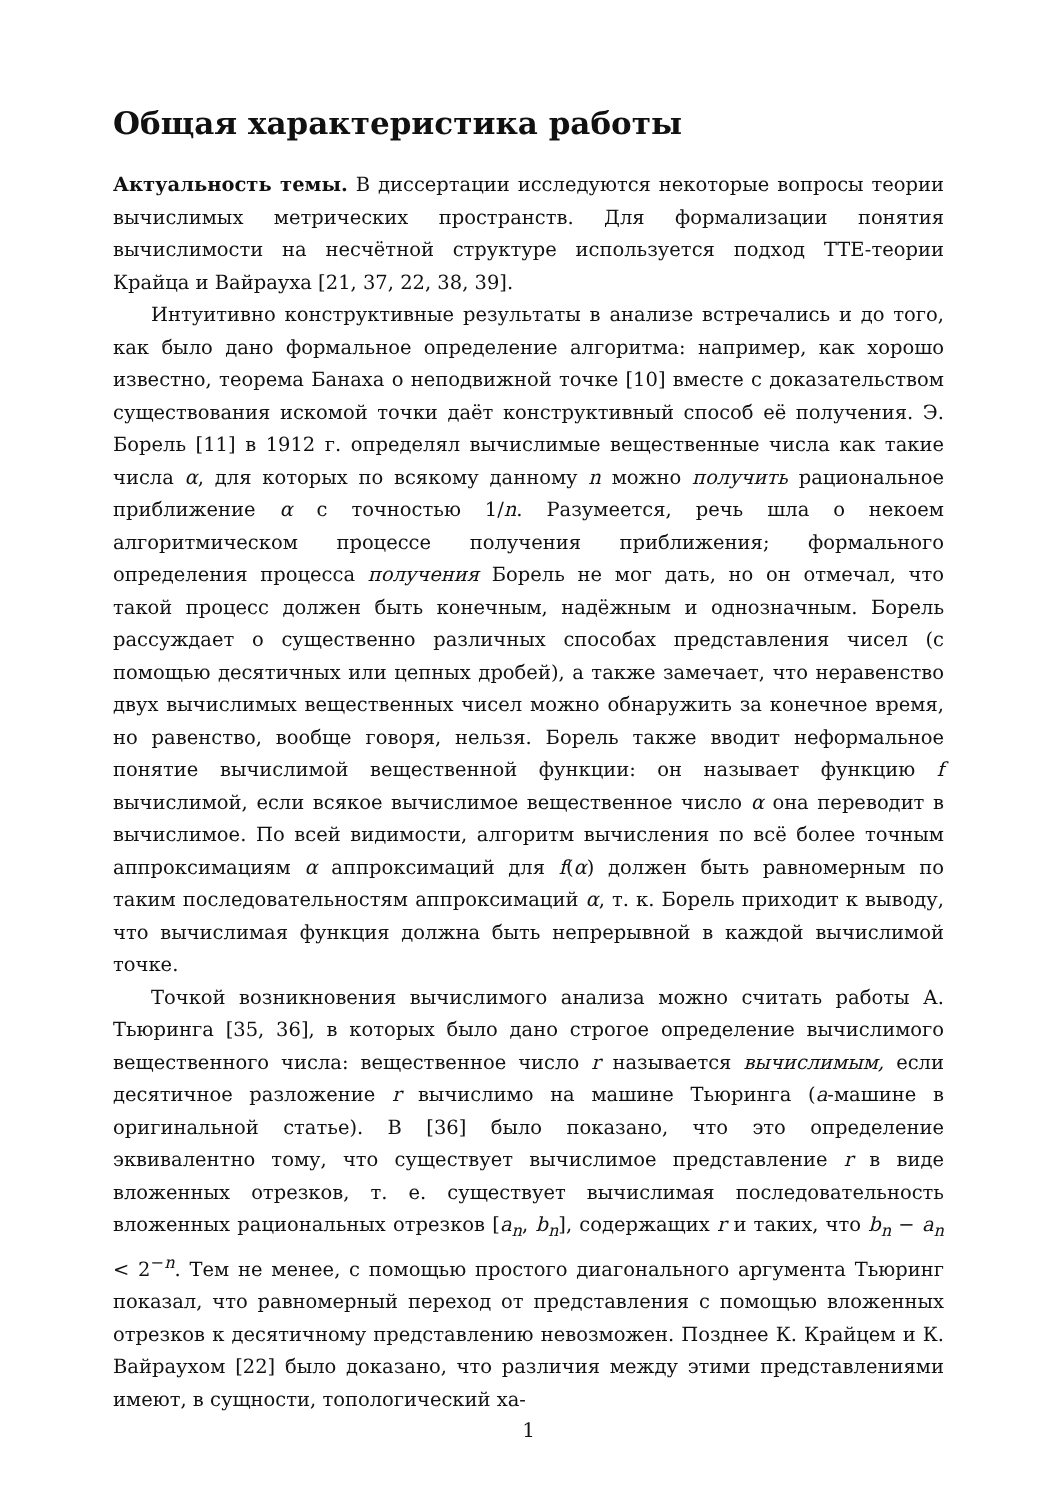Общая характеристика работы
Актуальность темы. В диссертации исследуются некоторые вопросы теории вычислимых метрических пространств. Для формализации понятия вычислимости на несчётной структуре используется подход TTE-теории Крайца и Вайрауха [21, 37, 22, 38, 39].
Интуитивно конструктивные результаты в анализе встречались и до того, как было дано формальное определение алгоритма: например, как хорошо известно, теорема Банаха о неподвижной точке [10] вместе с доказательством существования искомой точки даёт конструктивный способ её получения. Э. Борель [11] в 1912 г. определял вычислимые вещественные числа как такие числа α, для которых по всякому данному n можно получить рациональное приближение α с точностью 1/n. Разумеется, речь шла о некоем алгоритмическом процессе получения приближения; формального определения процесса получения Борель не мог дать, но он отмечал, что такой процесс должен быть конечным, надёжным и однозначным. Борель рассуждает о существенно различных способах представления чисел (с помощью десятичных или цепных дробей), а также замечает, что неравенство двух вычислимых вещественных чисел можно обнаружить за конечное время, но равенство, вообще говоря, нельзя. Борель также вводит неформальное понятие вычислимой вещественной функции: он называет функцию f вычислимой, если всякое вычислимое вещественное число α она переводит в вычислимое. По всей видимости, алгоритм вычисления по всё более точным аппроксимациям α аппроксимаций для f(α) должен быть равномерным по таким последовательностям аппроксимаций α, т. к. Борель приходит к выводу, что вычислимая функция должна быть непрерывной в каждой вычислимой точке.
Точкой возникновения вычислимого анализа можно считать работы А. Тьюринга [35, 36], в которых было дано строгое определение вычислимого вещественного числа: вещественное число r называется вычислимым, если десятичное разложение r вычислимо на машине Тьюринга (a-машине в оригинальной статье). В [36] было показано, что это определение эквивалентно тому, что существует вычислимое представление r в виде вложенных отрезков, т. е. существует вычислимая последовательность вложенных рациональных отрезков [a<sub>n</sub>, b<sub>n</sub>], содержащих r и таких, что b<sub>n</sub> − a<sub>n</sub> < 2<sup>−n</sup>. Тем не менее, с помощью простого диагонального аргумента Тьюринг показал, что равномерный переход от представления с помощью вложенных отрезков к десятичному представлению невозможен. Позднее К. Крайцем и К. Вайраухом [22] было доказано, что различия между этими представлениями имеют, в сущности, топологический ха-
1